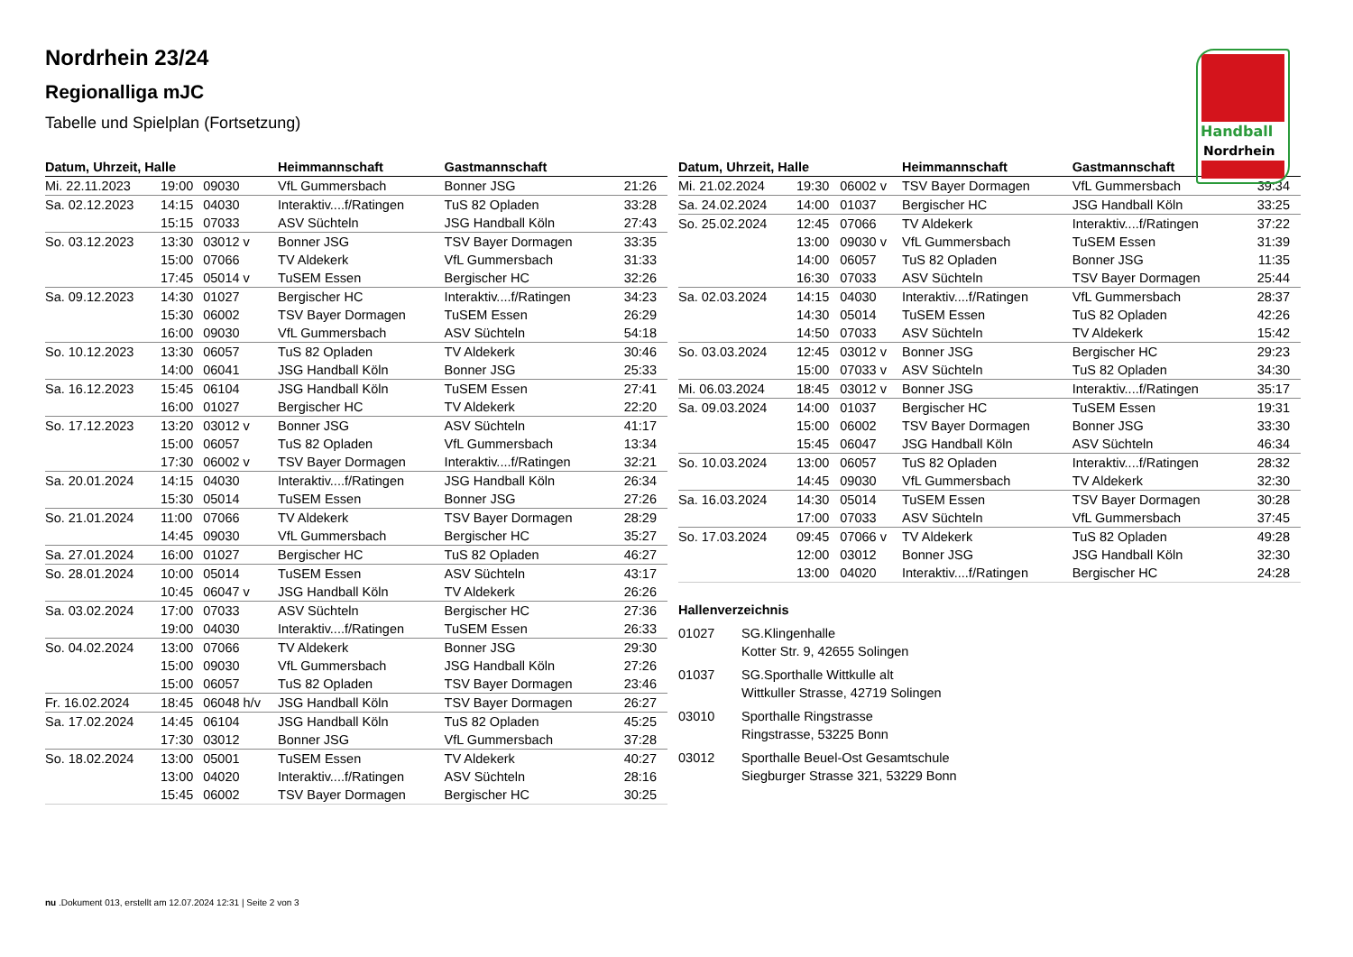Handball
Nordrhein
Nordrhein 23/24
Regionalliga mJC
Tabelle und Spielplan (Fortsetzung)
| Datum, Uhrzeit, Halle | | | Heimmannschaft | Gastmannschaft | |
| --- | --- | --- | --- | --- | --- |
| Mi. 22.11.2023 | 19:00 | 09030 | VfL Gummersbach | Bonner JSG | 21:26 |
| Sa. 02.12.2023 | 14:15 | 04030 | Interaktiv....f/Ratingen | TuS 82 Opladen | 33:28 |
| | 15:15 | 07033 | ASV Süchteln | JSG Handball Köln | 27:43 |
| So. 03.12.2023 | 13:30 | 03012 v | Bonner JSG | TSV Bayer Dormagen | 33:35 |
| | 15:00 | 07066 | TV Aldekerk | VfL Gummersbach | 31:33 |
| | 17:45 | 05014 v | TuSEM Essen | Bergischer HC | 32:26 |
| Sa. 09.12.2023 | 14:30 | 01027 | Bergischer HC | Interaktiv....f/Ratingen | 34:23 |
| | 15:30 | 06002 | TSV Bayer Dormagen | TuSEM Essen | 26:29 |
| | 16:00 | 09030 | VfL Gummersbach | ASV Süchteln | 54:18 |
| So. 10.12.2023 | 13:30 | 06057 | TuS 82 Opladen | TV Aldekerk | 30:46 |
| | 14:00 | 06041 | JSG Handball Köln | Bonner JSG | 25:33 |
| Sa. 16.12.2023 | 15:45 | 06104 | JSG Handball Köln | TuSEM Essen | 27:41 |
| | 16:00 | 01027 | Bergischer HC | TV Aldekerk | 22:20 |
| So. 17.12.2023 | 13:20 | 03012 v | Bonner JSG | ASV Süchteln | 41:17 |
| | 15:00 | 06057 | TuS 82 Opladen | VfL Gummersbach | 13:34 |
| | 17:30 | 06002 v | TSV Bayer Dormagen | Interaktiv....f/Ratingen | 32:21 |
| Sa. 20.01.2024 | 14:15 | 04030 | Interaktiv....f/Ratingen | JSG Handball Köln | 26:34 |
| | 15:30 | 05014 | TuSEM Essen | Bonner JSG | 27:26 |
| So. 21.01.2024 | 11:00 | 07066 | TV Aldekerk | TSV Bayer Dormagen | 28:29 |
| | 14:45 | 09030 | VfL Gummersbach | Bergischer HC | 35:27 |
| Sa. 27.01.2024 | 16:00 | 01027 | Bergischer HC | TuS 82 Opladen | 46:27 |
| So. 28.01.2024 | 10:00 | 05014 | TuSEM Essen | ASV Süchteln | 43:17 |
| | 10:45 | 06047 v | JSG Handball Köln | TV Aldekerk | 26:26 |
| Sa. 03.02.2024 | 17:00 | 07033 | ASV Süchteln | Bergischer HC | 27:36 |
| | 19:00 | 04030 | Interaktiv....f/Ratingen | TuSEM Essen | 26:33 |
| So. 04.02.2024 | 13:00 | 07066 | TV Aldekerk | Bonner JSG | 29:30 |
| | 15:00 | 09030 | VfL Gummersbach | JSG Handball Köln | 27:26 |
| | 15:00 | 06057 | TuS 82 Opladen | TSV Bayer Dormagen | 23:46 |
| Fr. 16.02.2024 | 18:45 | 06048 h/v | JSG Handball Köln | TSV Bayer Dormagen | 26:27 |
| Sa. 17.02.2024 | 14:45 | 06104 | JSG Handball Köln | TuS 82 Opladen | 45:25 |
| | 17:30 | 03012 | Bonner JSG | VfL Gummersbach | 37:28 |
| So. 18.02.2024 | 13:00 | 05001 | TuSEM Essen | TV Aldekerk | 40:27 |
| | 13:00 | 04020 | Interaktiv....f/Ratingen | ASV Süchteln | 28:16 |
| | 15:45 | 06002 | TSV Bayer Dormagen | Bergischer HC | 30:25 |
| Datum, Uhrzeit, Halle | | | Heimmannschaft | Gastmannschaft | |
| --- | --- | --- | --- | --- | --- |
| Mi. 21.02.2024 | 19:30 | 06002 v | TSV Bayer Dormagen | VfL Gummersbach | 39:34 |
| Sa. 24.02.2024 | 14:00 | 01037 | Bergischer HC | JSG Handball Köln | 33:25 |
| So. 25.02.2024 | 12:45 | 07066 | TV Aldekerk | Interaktiv....f/Ratingen | 37:22 |
| | 13:00 | 09030 v | VfL Gummersbach | TuSEM Essen | 31:39 |
| | 14:00 | 06057 | TuS 82 Opladen | Bonner JSG | 11:35 |
| | 16:30 | 07033 | ASV Süchteln | TSV Bayer Dormagen | 25:44 |
| Sa. 02.03.2024 | 14:15 | 04030 | Interaktiv....f/Ratingen | VfL Gummersbach | 28:37 |
| | 14:30 | 05014 | TuSEM Essen | TuS 82 Opladen | 42:26 |
| | 14:50 | 07033 | ASV Süchteln | TV Aldekerk | 15:42 |
| So. 03.03.2024 | 12:45 | 03012 v | Bonner JSG | Bergischer HC | 29:23 |
| | 15:00 | 07033 v | ASV Süchteln | TuS 82 Opladen | 34:30 |
| Mi. 06.03.2024 | 18:45 | 03012 v | Bonner JSG | Interaktiv....f/Ratingen | 35:17 |
| Sa. 09.03.2024 | 14:00 | 01037 | Bergischer HC | TuSEM Essen | 19:31 |
| | 15:00 | 06002 | TSV Bayer Dormagen | Bonner JSG | 33:30 |
| | 15:45 | 06047 | JSG Handball Köln | ASV Süchteln | 46:34 |
| So. 10.03.2024 | 13:00 | 06057 | TuS 82 Opladen | Interaktiv....f/Ratingen | 28:32 |
| | 14:45 | 09030 | VfL Gummersbach | TV Aldekerk | 32:30 |
| Sa. 16.03.2024 | 14:30 | 05014 | TuSEM Essen | TSV Bayer Dormagen | 30:28 |
| | 17:00 | 07033 | ASV Süchteln | VfL Gummersbach | 37:45 |
| So. 17.03.2024 | 09:45 | 07066 v | TV Aldekerk | TuS 82 Opladen | 49:28 |
| | 12:00 | 03012 | Bonner JSG | JSG Handball Köln | 32:30 |
| | 13:00 | 04020 | Interaktiv....f/Ratingen | Bergischer HC | 24:28 |
Hallenverzeichnis
01027 SG.Klingenhalle
Kotter Str. 9, 42655 Solingen
01037 SG.Sporthalle Wittkulle alt
Wittkuller Strasse, 42719 Solingen
03010 Sporthalle Ringstrasse
Ringstrasse, 53225 Bonn
03012 Sporthalle Beuel-Ost Gesamtschule
Siegburger Strasse 321, 53229 Bonn
nu .Dokument 013, erstellt am 12.07.2024 12:31 | Seite 2 von 3